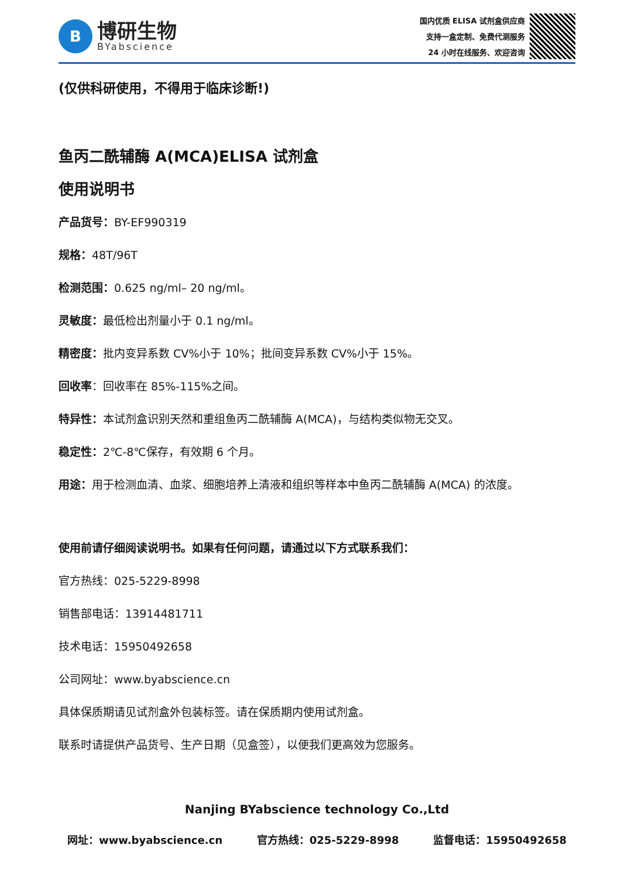B
博研生物
BYabscience
国内优质 ELISA 试剂盒供应商
支持一盒定制、免费代测服务
24 小时在线服务、欢迎咨询
(仅供科研使用，不得用于临床诊断!)
鱼丙二酰辅酶 A(MCA)ELISA 试剂盒
使用说明书
产品货号：BY-EF990319
规格：48T/96T
检测范围：0.625 ng/ml– 20 ng/ml。
灵敏度：最低检出剂量小于 0.1 ng/ml。
精密度：批内变异系数 CV%小于 10%；批间变异系数 CV%小于 15%。
回收率：回收率在 85%-115%之间。
特异性：本试剂盒识别天然和重组鱼丙二酰辅酶 A(MCA)，与结构类似物无交叉。
稳定性：2℃-8℃保存，有效期 6 个月。
用途：用于检测血清、血浆、细胞培养上清液和组织等样本中鱼丙二酰辅酶 A(MCA) 的浓度。
使用前请仔细阅读说明书。如果有任何问题，请通过以下方式联系我们：
官方热线：025-5229-8998
销售部电话：13914481711
技术电话：15950492658
公司网址：www.byabscience.cn
具体保质期请见试剂盒外包装标签。请在保质期内使用试剂盒。
联系时请提供产品货号、生产日期（见盒签），以便我们更高效为您服务。
Nanjing BYabscience technology Co.,Ltd
网址：www.byabscience.cn 官方热线：025-5229-8998 监督电话：15950492658